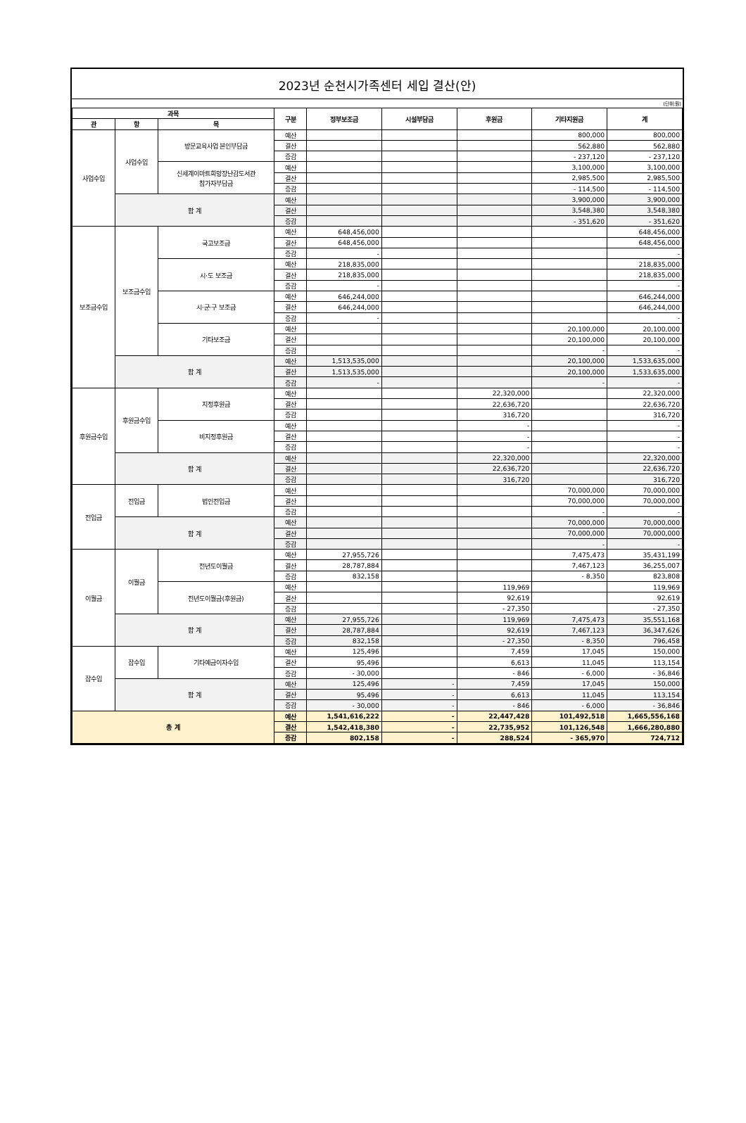2023년 순천시가족센터 세입 결산(안)
(단위:원)
| 과목 | | | 구분 | 정부보조금 | 시설부담금 | 후원금 | 기타지원금 | 계 |
| --- | --- | --- | --- | --- | --- | --- | --- | --- |
| 관 | 항 | 목 | | | | | | |
| 사업수입 | 사업수입 | 방문교육사업 본인부담금 | 예산 | | | | 800,000 | 800,000 |
| | | | 결산 | | | | 562,880 | 562,880 |
| | | | 증감 | | | | - 237,120 | - 237,120 |
| | | 신세계이마트희망장난감도서관 참가자부담금 | 예산 | | | | 3,100,000 | 3,100,000 |
| | | | 결산 | | | | 2,985,500 | 2,985,500 |
| | | | 증감 | | | | - 114,500 | - 114,500 |
| | 합 계 | | 예산 | | | | 3,900,000 | 3,900,000 |
| | | | 결산 | | | | 3,548,380 | 3,548,380 |
| | | | 증감 | | | | - 351,620 | - 351,620 |
| 보조금수입 | 보조금수입 | 국고보조금 | 예산 | 648,456,000 | | | | 648,456,000 |
| | | | 결산 | 648,456,000 | | | | 648,456,000 |
| | | | 증감 | - | | | | - |
| | | 시·도 보조금 | 예산 | 218,835,000 | | | | 218,835,000 |
| | | | 결산 | 218,835,000 | | | | 218,835,000 |
| | | | 증감 | - | | | | - |
| | | 시·군·구 보조금 | 예산 | 646,244,000 | | | | 646,244,000 |
| | | | 결산 | 646,244,000 | | | | 646,244,000 |
| | | | 증감 | - | | | | - |
| | | 기타보조금 | 예산 | | | | 20,100,000 | 20,100,000 |
| | | | 결산 | | | | 20,100,000 | 20,100,000 |
| | | | 증감 | | | | - | - |
| | 합 계 | | 예산 | 1,513,535,000 | | | 20,100,000 | 1,533,635,000 |
| | | | 결산 | 1,513,535,000 | | | 20,100,000 | 1,533,635,000 |
| | | | 증감 | - | | | - | - |
| 후원금수입 | 후원금수입 | 지정후원금 | 예산 | | | 22,320,000 | | 22,320,000 |
| | | | 결산 | | | 22,636,720 | | 22,636,720 |
| | | | 증감 | | | 316,720 | | 316,720 |
| | | 비지정후원금 | 예산 | | | - | | - |
| | | | 결산 | | | - | | - |
| | | | 증감 | | | - | | - |
| | 합 계 | | 예산 | | | 22,320,000 | | 22,320,000 |
| | | | 결산 | | | 22,636,720 | | 22,636,720 |
| | | | 증감 | | | 316,720 | | 316,720 |
| 전입금 | 전입금 | 법인전입금 | 예산 | | | | 70,000,000 | 70,000,000 |
| | | | 결산 | | | | 70,000,000 | 70,000,000 |
| | | | 증감 | | | | - | - |
| | 합 계 | | 예산 | | | | 70,000,000 | 70,000,000 |
| | | | 결산 | | | | 70,000,000 | 70,000,000 |
| | | | 증감 | | | | - | - |
| 이월금 | 이월금 | 전년도이월금 | 예산 | 27,955,726 | | | 7,475,473 | 35,431,199 |
| | | | 결산 | 28,787,884 | | | 7,467,123 | 36,255,007 |
| | | | 증감 | 832,158 | | | - 8,350 | 823,808 |
| | | 전년도이월금(후원금) | 예산 | | | 119,969 | | 119,969 |
| | | | 결산 | | | 92,619 | | 92,619 |
| | | | 증감 | | | - 27,350 | | - 27,350 |
| | 합 계 | | 예산 | 27,955,726 | | 119,969 | 7,475,473 | 35,551,168 |
| | | | 결산 | 28,787,884 | | 92,619 | 7,467,123 | 36,347,626 |
| | | | 증감 | 832,158 | | - 27,350 | - 8,350 | 796,458 |
| 잡수입 | 잡수입 | 기타예금이자수입 | 예산 | 125,496 | | 7,459 | 17,045 | 150,000 |
| | | | 결산 | 95,496 | | 6,613 | 11,045 | 113,154 |
| | | | 증감 | - 30,000 | | - 846 | - 6,000 | - 36,846 |
| | 합 계 | | 예산 | 125,496 | - | 7,459 | 17,045 | 150,000 |
| | | | 결산 | 95,496 | - | 6,613 | 11,045 | 113,154 |
| | | | 증감 | - 30,000 | - | - 846 | - 6,000 | - 36,846 |
| 총 계 | | | 예산 | 1,541,616,222 | - | 22,447,428 | 101,492,518 | 1,665,556,168 |
| | | | 결산 | 1,542,418,380 | - | 22,735,952 | 101,126,548 | 1,666,280,880 |
| | | | 증감 | 802,158 | - | 288,524 | - 365,970 | 724,712 |